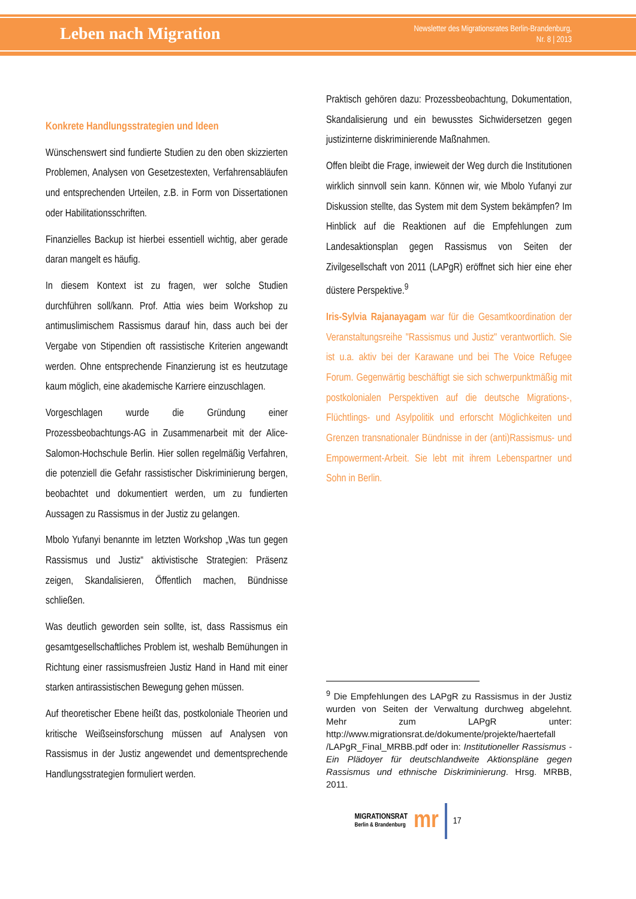Leben nach Migration
Newsletter des Migrationsrates Berlin-Brandenburg,
Nr. 8 | 2013
Konkrete Handlungsstrategien und Ideen
Wünschenswert sind fundierte Studien zu den oben skizzierten Problemen, Analysen von Gesetzestexten, Verfahrensabläufen und entsprechenden Urteilen, z.B. in Form von Dissertationen oder Habilitationsschriften.
Finanzielles Backup ist hierbei essentiell wichtig, aber gerade daran mangelt es häufig.
In diesem Kontext ist zu fragen, wer solche Studien durchführen soll/kann. Prof. Attia wies beim Workshop zu antimuslimischem Rassismus darauf hin, dass auch bei der Vergabe von Stipendien oft rassistische Kriterien angewandt werden. Ohne entsprechende Finanzierung ist es heutzutage kaum möglich, eine akademische Karriere einzuschlagen.
Vorgeschlagen wurde die Gründung einer Prozessbeobachtungs-AG in Zusammenarbeit mit der Alice-Salomon-Hochschule Berlin. Hier sollen regelmäßig Verfahren, die potenziell die Gefahr rassistischer Diskriminierung bergen, beobachtet und dokumentiert werden, um zu fundierten Aussagen zu Rassismus in der Justiz zu gelangen.
Mbolo Yufanyi benannte im letzten Workshop „Was tun gegen Rassismus und Justiz“ aktivistische Strategien: Präsenz zeigen, Skandalisieren, Öffentlich machen, Bündnisse schließen.
Was deutlich geworden sein sollte, ist, dass Rassismus ein gesamtgesellschaftliches Problem ist, weshalb Bemühungen in Richtung einer rassismusfreien Justiz Hand in Hand mit einer starken antirassistischen Bewegung gehen müssen.
Auf theoretischer Ebene heißt das, postkoloniale Theorien und kritische Weißseinsforschung müssen auf Analysen von Rassismus in der Justiz angewendet und dementsprechende Handlungsstrategien formuliert werden.
Praktisch gehören dazu: Prozessbeobachtung, Dokumentation, Skandalisierung und ein bewusstes Sichwidersetzen gegen justizinterne diskriminierende Maßnahmen.
Offen bleibt die Frage, inwieweit der Weg durch die Institutionen wirklich sinnvoll sein kann. Können wir, wie Mbolo Yufanyi zur Diskussion stellte, das System mit dem System bekämpfen? Im Hinblick auf die Reaktionen auf die Empfehlungen zum Landesaktionsplan gegen Rassismus von Seiten der Zivilgesellschaft von 2011 (LAPgR) eröffnet sich hier eine eher düstere Perspektive.<sup>9</sup>
Iris-Sylvia Rajanayagam war für die Gesamtkoordination der Veranstaltungsreihe "Rassismus und Justiz" verantwortlich. Sie ist u.a. aktiv bei der Karawane und bei The Voice Refugee Forum. Gegenwärtig beschäftigt sie sich schwerpunktmäßig mit postkolonialen Perspektiven auf die deutsche Migrations-, Flüchtlings- und Asylpolitik und erforscht Möglichkeiten und Grenzen transnationaler Bündnisse in der (anti)Rassismus- und Empowerment-Arbeit. Sie lebt mit ihrem Lebenspartner und Sohn in Berlin.
<sup>9</sup> Die Empfehlungen des LAPgR zu Rassismus in der Justiz wurden von Seiten der Verwaltung durchweg abgelehnt. Mehr zum LAPgR unter: http://www.migrationsrat.de/dokumente/projekte/haertefall /LAPgR_Final_MRBB.pdf oder in: Institutioneller Rassismus - Ein Plädoyer für deutschlandweite Aktionspläne gegen Rassismus und ethnische Diskriminierung. Hrsg. MRBB, 2011.
MIGRATIONSRAT
Berlin & Brandenburg
mr
17